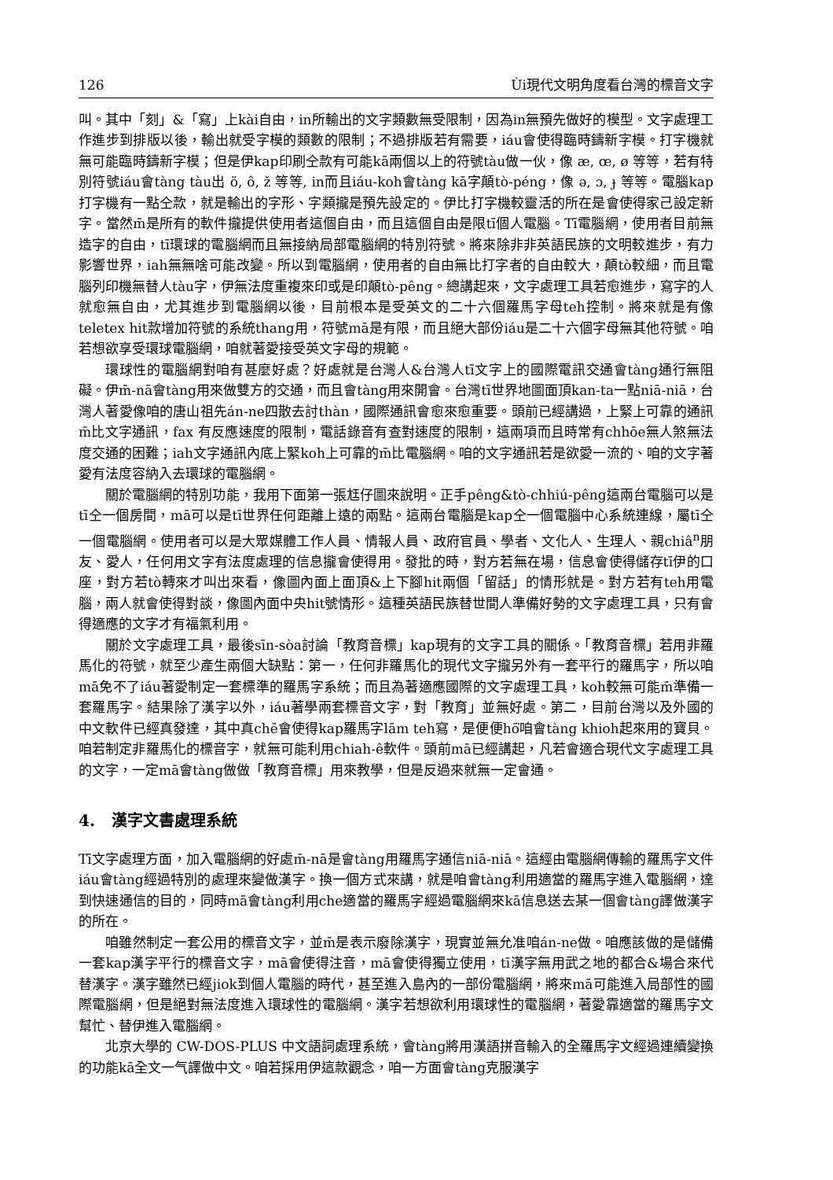126 Ùi現代文明角度看台灣的標音文字
叫。其中「刻」&「寫」上kài自由，in所輸出的文字類數無受限制，因為in無預先做好的模型。文字處理工作進步到排版以後，輸出就受字模的類數的限制；不過排版若有需要，iáu會使得臨時鑄新字模。打字機就無可能臨時鑄新字模；但是伊kap印刷仝款有可能kā兩個以上的符號tàu做一伙，像 æ, œ, ø 等等，若有特別符號iáu會tàng tàu出 ö, ô, ž 等等, in而且iáu-koh會tàng kā字顛tò-péng，像 ə, ɔ, ɟ 等等。電腦kap打字機有一點仝款，就是輸出的字形、字類攏是預先設定的。伊比打字機較靈活的所在是會使得家己設定新字。當然m̄是所有的軟件攏提供使用者這個自由，而且這個自由是限tī個人電腦。Tī電腦網，使用者目前無造字的自由，tī環球的電腦網而且無接納局部電腦網的特別符號。將來除非非英語民族的文明較進步，有力影響世界，iah無無啥可能改變。所以到電腦網，使用者的自由無比打字者的自由較大，顛tò較細，而且電腦列印機無替人tàu字，伊無法度重複來印或是印顛tò-pêng。總講起來，文字處理工具若愈進步，寫字的人就愈無自由，尤其進步到電腦網以後，目前根本是受英文的二十六個羅馬字母teh控制。將來就是有像 teletex hit款增加符號的系統thang用，符號mā是有限，而且絕大部份iáu是二十六個字母無其他符號。咱若想欲享受環球電腦網，咱就著愛接受英文字母的規範。
環球性的電腦網對咱有甚麼好處？好處就是台灣人&台灣人tī文字上的國際電訊交通會tàng通行無阻礙。伊m̄-nā會tàng用來做雙方的交通，而且會tàng用來開會。台灣tī世界地圖面頂kan-ta一點niā-niā，台灣人著愛像咱的唐山祖先án-ne四散去討thàn，國際通訊會愈來愈重要。頭前已經講過，上緊上可靠的通訊m̄比文字通訊，fax 有反應速度的限制，電話錄音有查對速度的限制，這兩項而且時常有chhōe無人煞無法度交通的困難；iah文字通訊內底上緊koh上可靠的m̄比電腦網。咱的文字通訊若是欲愛一流的、咱的文字著愛有法度容納入去環球的電腦網。
關於電腦網的特別功能，我用下面第一張尪仔圖來說明。正手pêng&tò-chhiú-pêng這兩台電腦可以是tī仝一個房間，mā可以是tī世界任何距離上遠的兩點。這兩台電腦是kap仝一個電腦中心系統連線，屬tī仝一個電腦網。使用者可以是大眾媒體工作人員、情報人員、政府官員、學者、文化人、生理人、親chiâ<sup>n</sup>朋友、愛人，任何用文字有法度處理的信息攏會使得用。發批的時，對方若無在場，信息會使得儲存tī伊的口座，對方若tò轉來才叫出來看，像圖內面上面頂&上下腳hit兩個「留話」的情形就是。對方若有teh用電腦，兩人就會使得對談，像圖內面中央hit號情形。這種英語民族替世間人準備好勢的文字處理工具，只有會得適應的文字才有福氣利用。
關於文字處理工具，最後sīn-sòa討論「教育音標」kap現有的文字工具的關係。「教育音標」若用非羅馬化的符號，就至少產生兩個大缺點：第一，任何非羅馬化的現代文字攏另外有一套平行的羅馬字，所以咱mā免不了iáu著愛制定一套標準的羅馬字系統；而且為著適應國際的文字處理工具，koh較無可能m̄準備一套羅馬字。結果除了漢字以外，iáu著學兩套標音文字，對「教育」並無好處。第二，目前台灣以及外國的中文軟件已經真發達，其中真chē會使得kap羅馬字lām teh寫，是便便hō͘咱會tàng khioh起來用的寶貝。咱若制定非羅馬化的標音字，就無可能利用chiah-ê軟件。頭前mā已經講起，凡若會適合現代文字處理工具的文字，一定mā會tàng做做「教育音標」用來教學，但是反過來就無一定會通。
4. 漢字文書處理系統
Tī文字處理方面，加入電腦網的好處m̄-nā是會tàng用羅馬字通信niā-niā。這經由電腦網傳輸的羅馬字文件iáu會tàng經過特別的處理來變做漢字。換一個方式來講，就是咱會tàng利用適當的羅馬字進入電腦網，達到快速通信的目的，同時mā會tàng利用che適當的羅馬字經過電腦網來kā信息送去某一個會tàng譯做漢字的所在。
咱雖然制定一套公用的標音文字，並m̄是表示廢除漢字，現實並無允准咱án-ne做。咱應該做的是儲備一套kap漢字平行的標音文字，mā會使得注音，mā會使得獨立使用，tī漢字無用武之地的都合&場合來代替漢字。漢字雖然已經jiok到個人電腦的時代，甚至進入島內的一部份電腦網，將來mā可能進入局部性的國際電腦網，但是絕對無法度進入環球性的電腦網。漢字若想欲利用環球性的電腦網，著愛靠適當的羅馬字文幫忙、替伊進入電腦網。
北京大學的 CW-DOS-PLUS 中文語詞處理系統，會tàng將用漢語拼音輸入的全羅馬字文經過連續變換的功能kā全文一气譯做中文。咱若採用伊這款觀念，咱一方面會tàng克服漢字